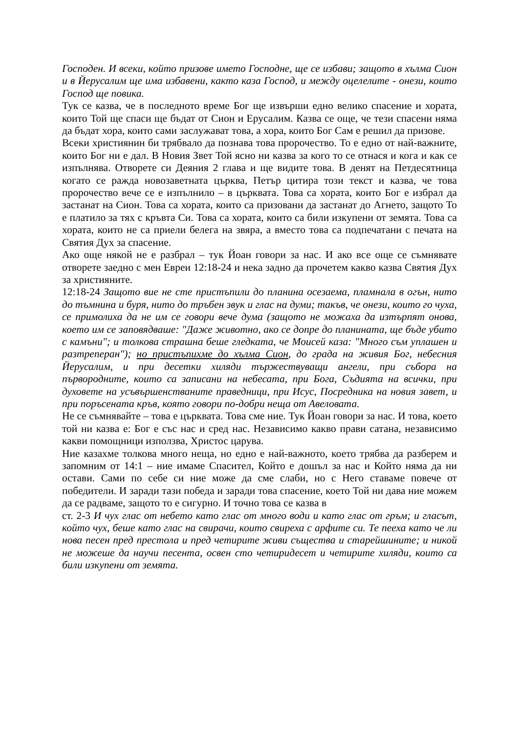Господен. И всеки, който призове името Господне, ще се избави; защото в хълма Сион и в Йерусалим ще има избавени, както каза Господ, и между оцелелите - онези, които Господ ще повика.
Тук се казва, че в последното време Бог ще извърши едно велико спасение и хората, които Той ще спаси ще бъдат от Сион и Ерусалим. Казва се още, че тези спасени няма да бъдат хора, които сами заслужават това, а хора, които Бог Сам е решил да призове.
Всеки християнин би трябвало да познава това пророчество. То е едно от най-важните, които Бог ни е дал. В Новия Звет Той ясно ни казва за кого то се отнася и кога и как се изпълнява. Отворете си Деяния 2 глава и ще видите това. В денят на Петдесятница когато се ражда новозаветната църква, Петър цитира този текст и казва, че това пророчество вече се е изпълнило – в църквата. Това са хората, които Бог е избрал да застанат на Сион. Това са хората, които са призовани да застанат до Агнето, защото То е платило за тях с кръвта Си. Това са хората, които са били изкупени от земята. Това са хората, които не са приели белега на звяра, а вместо това са подпечатани с печата на Святия Дух за спасение.
Ако още някой не е разбрал – тук Йоан говори за нас. И ако все още се съмнявате отворете заедно с мен Евреи 12:18-24 и нека задно да прочетем какво казва Святия Дух за християните.
12:18-24 Защото вие не сте пристъпили до планина осезаема, пламнала в огън, нито до тъмнина и буря, нито до тръбен звук и глас на думи; такъв, че онези, които го чуха, се примолиха да не им се говори вече дума (защото не можаха да изтърпят онова, което им се заповядваше: "Даже животно, ако се допре до планината, ще бъде убито с камъни"; и толкова страшна беше гледката, че Моисей каза: "Много съм уплашен и разтреперан"); но пристъпихме до хълма Сион, до града на живия Бог, небесния Йерусалим, и при десетки хиляди тържествуващи ангели, при събора на първородните, които са записани на небесата, при Бога, Съдията на всички, при духовете на усъвършенстваните праведници, при Исус, Посредника на новия завет, и при поръсената кръв, която говори по-добри неща от Авеловата.
Не се съмнявайте – това е църквата. Това сме ние. Тук Йоан говори за нас. И това, което той ни казва е: Бог е със нас и сред нас. Независимо какво прави сатана, независимо какви помощници използва, Христос царува.
Ние казахме толкова много неща, но едно е най-важното, което трябва да разберем и запомним от 14:1 – ние имаме Спасител, Който е дошъл за нас и Който няма да ни остави. Сами по себе си ние може да сме слаби, но с Него ставаме повече от победители. И заради тази победа и заради това спасение, което Той ни дава ние можем да се радваме, защото то е сигурно. И точно това се казва в
ст. 2-3 И чух глас от небето като глас от много води и като глас от гръм; и гласът, който чух, беше като глас на свирачи, които свиреха с арфите си. Те пееха като че ли нова песен пред престола и пред четирите живи същества и старейшините; и никой не можеше да научи песента, освен сто четиридесет и четирите хиляди, които са били изкупени от земята.